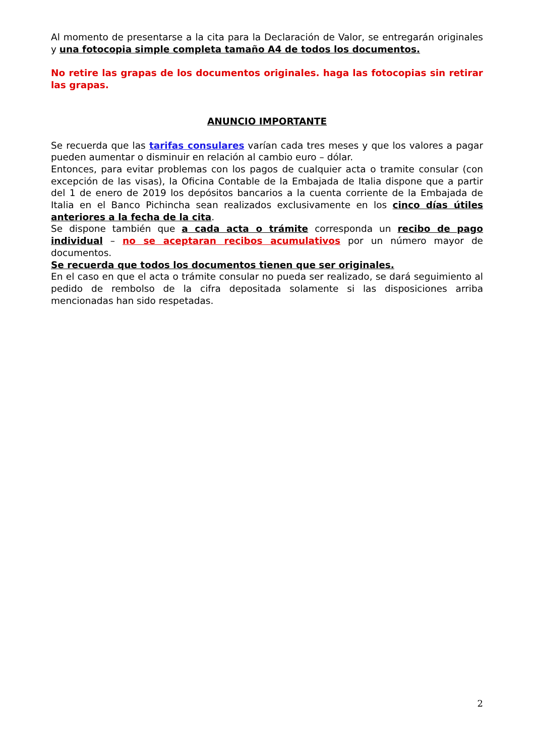Al momento de presentarse a la cita para la Declaración de Valor, se entregarán originales y una fotocopia simple completa tamaño A4 de todos los documentos.
No retire las grapas de los documentos originales. haga las fotocopias sin retirar las grapas.
ANUNCIO IMPORTANTE
Se recuerda que las tarifas consulares varían cada tres meses y que los valores a pagar pueden aumentar o disminuir en relación al cambio euro – dólar.
Entonces, para evitar problemas con los pagos de cualquier acta o tramite consular (con excepción de las visas), la Oficina Contable de la Embajada de Italia dispone que a partir del 1 de enero de 2019 los depósitos bancarios a la cuenta corriente de la Embajada de Italia en el Banco Pichincha sean realizados exclusivamente en los cinco días útiles anteriores a la fecha de la cita.
Se dispone también que a cada acta o trámite corresponda un recibo de pago individual – no se aceptaran recibos acumulativos por un número mayor de documentos.
Se recuerda que todos los documentos tienen que ser originales.
En el caso en que el acta o trámite consular no pueda ser realizado, se dará seguimiento al pedido de rembolso de la cifra depositada solamente si las disposiciones arriba mencionadas han sido respetadas.
2